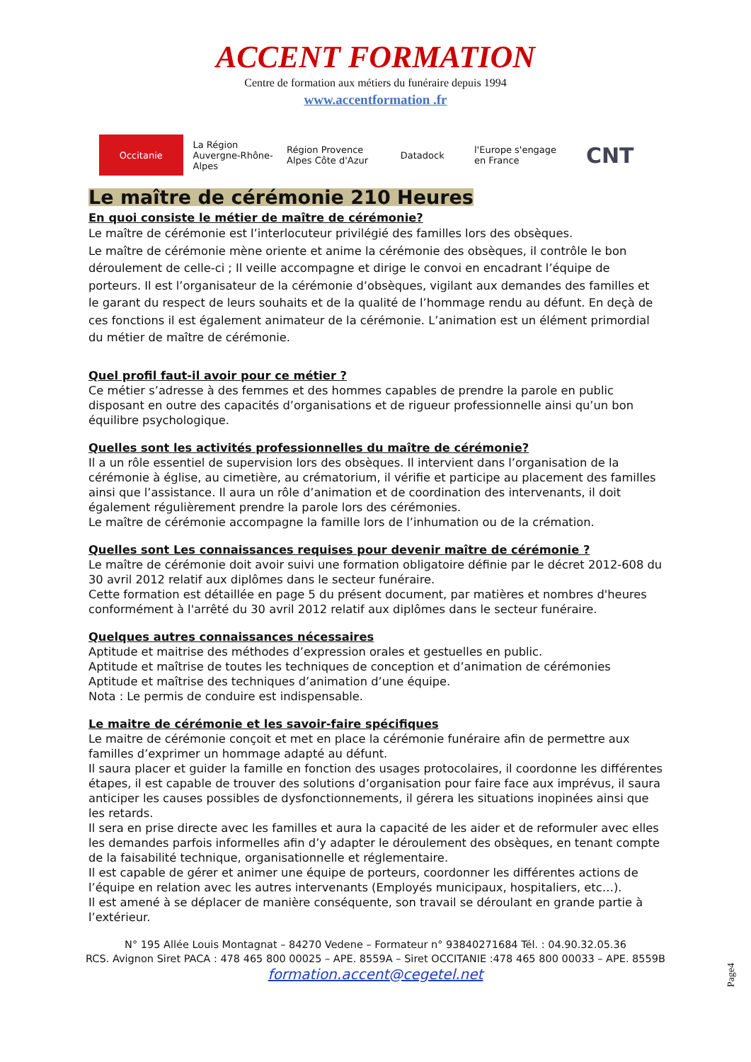ACCENT FORMATION
Centre de formation aux métiers du funéraire depuis 1994
www.accentformation .fr
Occitanie La Région Auvergne-Rhône-Alpes
Région Provence Alpes Côte d'Azur
Datadock l'Europe s'engage en France
CNT
Le maître de cérémonie 210 Heures
En quoi consiste le métier de maître de cérémonie?
Le maître de cérémonie est l’interlocuteur privilégié des familles lors des obsèques.
Le maître de cérémonie mène oriente et anime la cérémonie des obsèques, il contrôle le bon déroulement de celle-ci ; Il veille accompagne et dirige le convoi en encadrant l’équipe de porteurs. Il est l’organisateur de la cérémonie d’obsèques, vigilant aux demandes des familles et le garant du respect de leurs souhaits et de la qualité de l’hommage rendu au défunt. En deçà de ces fonctions il est également animateur de la cérémonie. L’animation est un élément primordial du métier de maître de cérémonie.
Quel profil faut-il avoir pour ce métier ?
Ce métier s’adresse à des femmes et des hommes capables de prendre la parole en public disposant en outre des capacités d’organisations et de rigueur professionnelle ainsi qu’un bon équilibre psychologique.
Quelles sont les activités professionnelles du maître de cérémonie?
Il a un rôle essentiel de supervision lors des obsèques. Il intervient dans l’organisation de la cérémonie à église, au cimetière, au crématorium, il vérifie et participe au placement des familles ainsi que l’assistance. Il aura un rôle d’animation et de coordination des intervenants, il doit également régulièrement prendre la parole lors des cérémonies.
Le maître de cérémonie accompagne la famille lors de l’inhumation ou de la crémation.
Quelles sont Les connaissances requises pour devenir maître de cérémonie ?
Le maître de cérémonie doit avoir suivi une formation obligatoire définie par le décret 2012-608 du 30 avril 2012 relatif aux diplômes dans le secteur funéraire.
Cette formation est détaillée en page 5 du présent document, par matières et nombres d'heures conformément à l'arrêté du 30 avril 2012 relatif aux diplômes dans le secteur funéraire.
Quelques autres connaissances nécessaires
Aptitude et maitrise des méthodes d’expression orales et gestuelles en public.
Aptitude et maîtrise de toutes les techniques de conception et d’animation de cérémonies
Aptitude et maîtrise des techniques d’animation d’une équipe.
Nota : Le permis de conduire est indispensable.
Le maitre de cérémonie et les savoir-faire spécifiques
Le maitre de cérémonie conçoit et met en place la cérémonie funéraire afin de permettre aux familles d’exprimer un hommage adapté au défunt.
Il saura placer et guider la famille en fonction des usages protocolaires, il coordonne les différentes étapes, il est capable de trouver des solutions d’organisation pour faire face aux imprévus, il saura anticiper les causes possibles de dysfonctionnements, il gérera les situations inopinées ainsi que les retards.
Il sera en prise directe avec les familles et aura la capacité de les aider et de reformuler avec elles les demandes parfois informelles afin d’y adapter le déroulement des obsèques, en tenant compte de la faisabilité technique, organisationnelle et réglementaire.
Il est capable de gérer et animer une équipe de porteurs, coordonner les différentes actions de l’équipe en relation avec les autres intervenants (Employés municipaux, hospitaliers, etc…).
Il est amené à se déplacer de manière conséquente, son travail se déroulant en grande partie à l’extérieur.
N° 195 Allée Louis Montagnat – 84270 Vedene – Formateur n° 93840271684 Tél. : 04.90.32.05.36
RCS. Avignon Siret PACA : 478 465 800 00025 – APE. 8559A – Siret OCCITANIE :478 465 800 00033 – APE. 8559B
formation.accent@cegetel.net
Page4